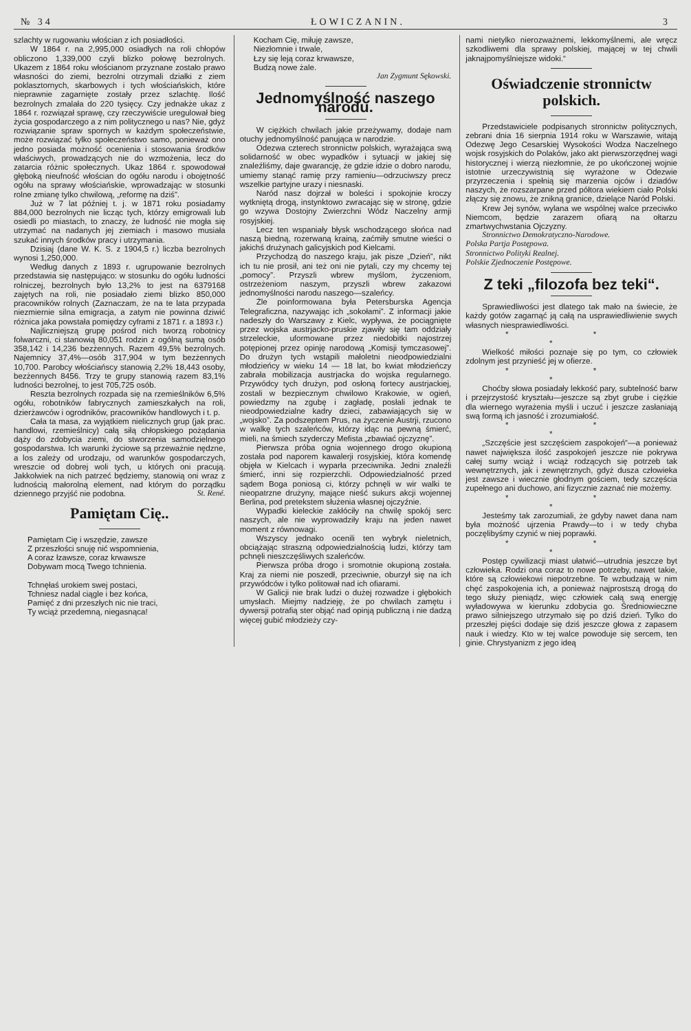№ 34 ŁOWICZANIN. 3
szlachty w rugowaniu włościan z ich posiadłości.
W 1864 r. na 2,995,000 osiadłych na roli chłopów obliczono 1,339,000 czyli blizko połowę bezrolnych. Ukazem z 1864 roku włościanom przyznane zostało prawo własności do ziemi, bezrolni otrzymali działki z ziem poklasztornych, skarbowych i tych włościańskich, które nieprawnie zagarnięte zostały przez szlachtę. Ilość bezrolnych zmalała do 220 tysięcy. Czy jednakże ukaz z 1864 r. rozwiązał sprawę, czy rzeczywiście uregulował bieg życia gospodarczego a z nim politycznego u nas? Nie, gdyż rozwiązanie spraw spornych w każdym społeczeństwie, może rozwiązać tylko społeczeństwo samo, ponieważ ono jedno posiada możność ocenienia i stosowania środków właściwych, prowadzących nie do wzmożenia, lecz do zatarcia różnic społecznych. Ukaz 1864 r. spowodował głęboką nieufność włościan do ogółu narodu i obojętność ogółu na sprawy włościańskie, wprowadzając w stosunki rolne zmianę tylko chwilową, „reformę na dziś”.
Już w 7 lat później t. j. w 1871 roku posiadamy 884,000 bezrolnych nie licząc tych, którzy emigrowali lub osiedli po miastach, to znaczy, że ludność nie mogła się utrzymać na nadanych jej ziemiach i masowo musiała szukać innych środków pracy i utrzymania.
Dzisiaj (dane W. K. S. z 1904,5 r.) liczba bezrolnych wynosi 1,250,000.
Według danych z 1893 r. ugrupowanie bezrolnych przedstawia się następująco: w stosunku do ogółu ludności rolniczej, bezrolnych było 13,2% to jest na 6379168 zajętych na roli, nie posiadało ziemi blizko 850,000 pracowników rolnych (Zaznaczam, że na te lata przypada niezmiernie silna emigracja, a zatym nie powinna dziwić różnica jaka powstała pomiędzy cyframi z 1871 r. a 1893 r.)
Najliczniejszą grupę pośrod nich tworzą robotnicy folwarczni, ci stanowią 80,051 rodzin z ogólną sumą osób 358,142 i 14,236 bezżennych. Razem 49,5% bezrolnych. Najemnicy 37,4%—osób 317,904 w tym bezżennych 10,700. Parobcy włościańscy stanowią 2,2% 18,443 osoby, bezżennych 8456. Trzy te grupy stanowią razem 83,1% ludności bezrolnej, to jest 705,725 osób.
Reszta bezrolnych rozpada się na rzemieślników 6,5% ogółu, robotników fabrycznych zamieszkałych na roli, dzierżawców i ogrodników, pracowników handlowych i t. p.
Cała ta masa, za wyjątkiem nielicznych grup (jak prac. handlowi, rzemieślnicy) całą siłą chłopskiego pożądania dąży do zdobycia ziemi, do stworzenia samodzielnego gospodarstwa. Ich warunki życiowe są przeważnie nędzne, a los zależy od urodzaju, od warunków gospodarczych, wreszcie od dobrej woli tych, u których oni pracują. Jakkolwiek na nich patrzeć będziemy, stanowią oni wraz z ludnością małorolną element, nad którym do porządku dziennego przyjść nie podobna. St. René.
Pamiętam Cię..
Pamiętam Cię i wszędzie, zawsze
Z przeszłości snuję nić wspomnienia,
A coraz łzawsze, coraz krwawsze
Dobywam mocą Twego tchnienia.
Tchnęłaś urokiem swej postaci,
Tchniesz nadal ciągle i bez końca,
Pamięć z dni przeszłych nic nie traci,
Ty wciąż przedemną, niegasnąca!
Kocham Cię, miłuję zawsze,
Niezłomnie i trwale,
Łzy się leją coraz krwawsze,
Budzą nowe żale.
Jan Zygmunt Sękowski.
Jednomyślność naszego narodu.
W ciężkich chwilach jakie przeżywamy, dodaje nam otuchy jednomyślność panująca w narodzie.
Odezwa czterech stronnictw polskich, wyrażająca swą solidarność w obec wypadków i sytuacji w jakiej się znaleźliśmy, daje gwarancję, że gdzie idzie o dobro narodu, umiemy stanąć ramię przy ramieniu—odrzuciwszy precz wszelkie partyjne urazy i niesnaski.
Naród nasz dojrzał w boleści i spokojnie kroczy wytkniętą drogą, instynktowo zwracając się w stronę, gdzie go wzywa Dostojny Zwierzchni Wódz Naczelny armji rosyjskiej.
Lecz ten wspaniały błysk wschodzącego słońca nad naszą biedną, rozerwaną krainą, zaćmiły smutne wieści o jakichś drużynach galicyjskich pod Kielcami.
Przychodzą do naszego kraju, jak pisze „Dzień”, nikt ich tu nie prosił, ani też oni nie pytali, czy my chcemy tej „pomocy”. Przyszli wbrew myślom, życzeniom, ostrzeżeniom naszym, przyszli wbrew zakazowi jednomyślności narodu naszego—szaleńcy.
Źle poinformowana była Petersburska Agencja Telegraficzna, nazywając ich „sokołami”. Z informacji jakie nadeszły do Warszawy z Kielc, wypływa, że pociągnięte przez wojska austrjacko-pruskie zjawiły się tam oddziały strzeleckie, uformowane przez niedobitki najostrzej potępionej przez opinję narodową „Komisji tymczasowej”. Do drużyn tych wstąpili małoletni nieodpowiedzialni młodzieńcy w wieku 14 — 18 lat, bo kwiat młodzieńczy zabrała mobilizacja austrjacka do wojska regularnego. Przywódcy tych drużyn, pod osłoną fortecy austrjackiej, zostali w bezpiecznym chwilowo Krakowie, w ogień, powiedzmy na zgubę i zagładę, posłali jednak te nieodpowiedzialne kadry dzieci, zabawiających się w „wojsko”. Za podszeptem Prus, na życzenie Austrji, rzucono w walkę tych szaleńców, którzy idąc na pewną śmierć, mieli, na śmiech szyderczy Mefista „zbawiać ojczyznę”.
Pierwsza próba ognia wojennego drogo okupioną została pod naporem kawalerji rosyjskiej, która komendę objęła w Kielcach i wyparła przeciwnika. Jedni znaleźli śmierć, inni się rozpierzchli. Odpowiedzialność przed sądem Boga poniosą ci, którzy pchnęli w wir walki te nieopatrzne drużyny, mające nieść sukurs akcji wojennej Berlina, pod pretekstem służenia własnej ojczyźnie.
Wypadki kieleckie zakłóciły na chwilę spokój serc naszych, ale nie wyprowadziły kraju na jeden nawet moment z równowagi.
Wszyscy jednako ocenili ten wybryk nieletnich, obciążając straszną odpowiedzialnością ludzi, którzy tam pchnęli nieszczęśliwych szaleńców.
Pierwsza próba drogo i sromotnie okupioną została. Kraj za niemi nie poszedł, przeciwnie, oburzył się na ich przywódców i tylko politował nad ich ofiarami.
W Galicji nie brak ludzi o dużej rozwadze i głębokich umysłach. Miejmy nadzieję, że po chwilach zamętu i dywersji potrafią ster objąć nad opinją publiczną i nie dadzą więcej gubić młodzieży czy-
nami nietylko nierozważnemi, lekkomyślnemi, ale wręcz szkodliwemi dla sprawy polskiej, mającej w tej chwili jaknajpomyślniejsze widoki.“
Oświadczenie stronnictw polskich.
Przedstawiciele podpisanych stronnictw politycznych, zebrani dnia 16 sierpnia 1914 roku w Warszawie, witają Odezwę Jego Cesarskiej Wysokości Wodza Naczelnego wojsk rosyjskich do Polaków, jako akt pierwszorzędnej wagi historycznej i wierzą niezłomnie, że po ukończonej wojnie istotnie urzeczywistnią się wyrażone w Odezwie przyrzeczenia i spełnią się marzenia ojców i dziadów naszych, że rozszarpane przed półtora wiekiem ciało Polski złączy się znowu, że znikną granice, dzielące Naród Polski.
Krew Jej synów, wylana we wspólnej walce przeciwko Niemcom, będzie zarazem ofiarą na ołtarzu zmartwychwstania Ojczyzny.
Stronnictwo Demokratyczno-Narodowe.
Polska Partja Postępowa.
Stronnictwo Polityki Realnej.
Polskie Zjednoczenie Postępowe.
Z teki „filozofa bez teki“.
Sprawiedliwości jest dlatego tak mało na świecie, że każdy gotów zagarnąć ją całą na usprawiedliwienie swych własnych niesprawiedliwości.
* * *
Wielkość miłości poznaje się po tym, co człowiek zdolnym jest przynieść jej w ofierze.
* * *
Choćby słowa posiadały lekkość pary, subtelność barw i przejrzystość kryształu—jeszcze są zbyt grube i ciężkie dla wiernego wyrażenia myśli i uczuć i jeszcze zasłaniają swą formą ich jasność i zrozumiałość.
* * *
„Szczęście jest szczęściem zaspokojeń“—a ponieważ nawet największa ilość zaspokojeń jeszcze nie pokrywa całej sumy wciąż i wciąż rodzących się potrzeb tak wewnętrznych, jak i zewnętrznych, gdyż dusza człowieka jest zawsze i wiecznie głodnym gościem, tedy szczęścia zupełnego ani duchowo, ani fizycznie zaznać nie możemy.
* * *
Jesteśmy tak zarozumiali, że gdyby nawet dana nam była możność ujrzenia Prawdy—to i w tedy chyba poczęlibyśmy czynić w niej poprawki.
* * *
Postęp cywilizacji miast ułatwić—utrudnia jeszcze byt człowieka. Rodzi ona coraz to nowe potrzeby, nawet takie, które są człowiekowi niepotrzebne. Te wzbudzają w nim chęć zaspokojenia ich, a ponieważ najprostszą drogą do tego służy pieniądz, więc człowiek całą swą energję wyładowywa w kierunku zdobycia go. Średniowieczne prawo silniejszego utrzymało się po dziś dzień. Tylko do przeszłej pięści dodaje się dziś jeszcze głowa z zapasem nauk i wiedzy. Kto w tej walce powoduje się sercem, ten ginie. Chrystyanizm z jego ideą